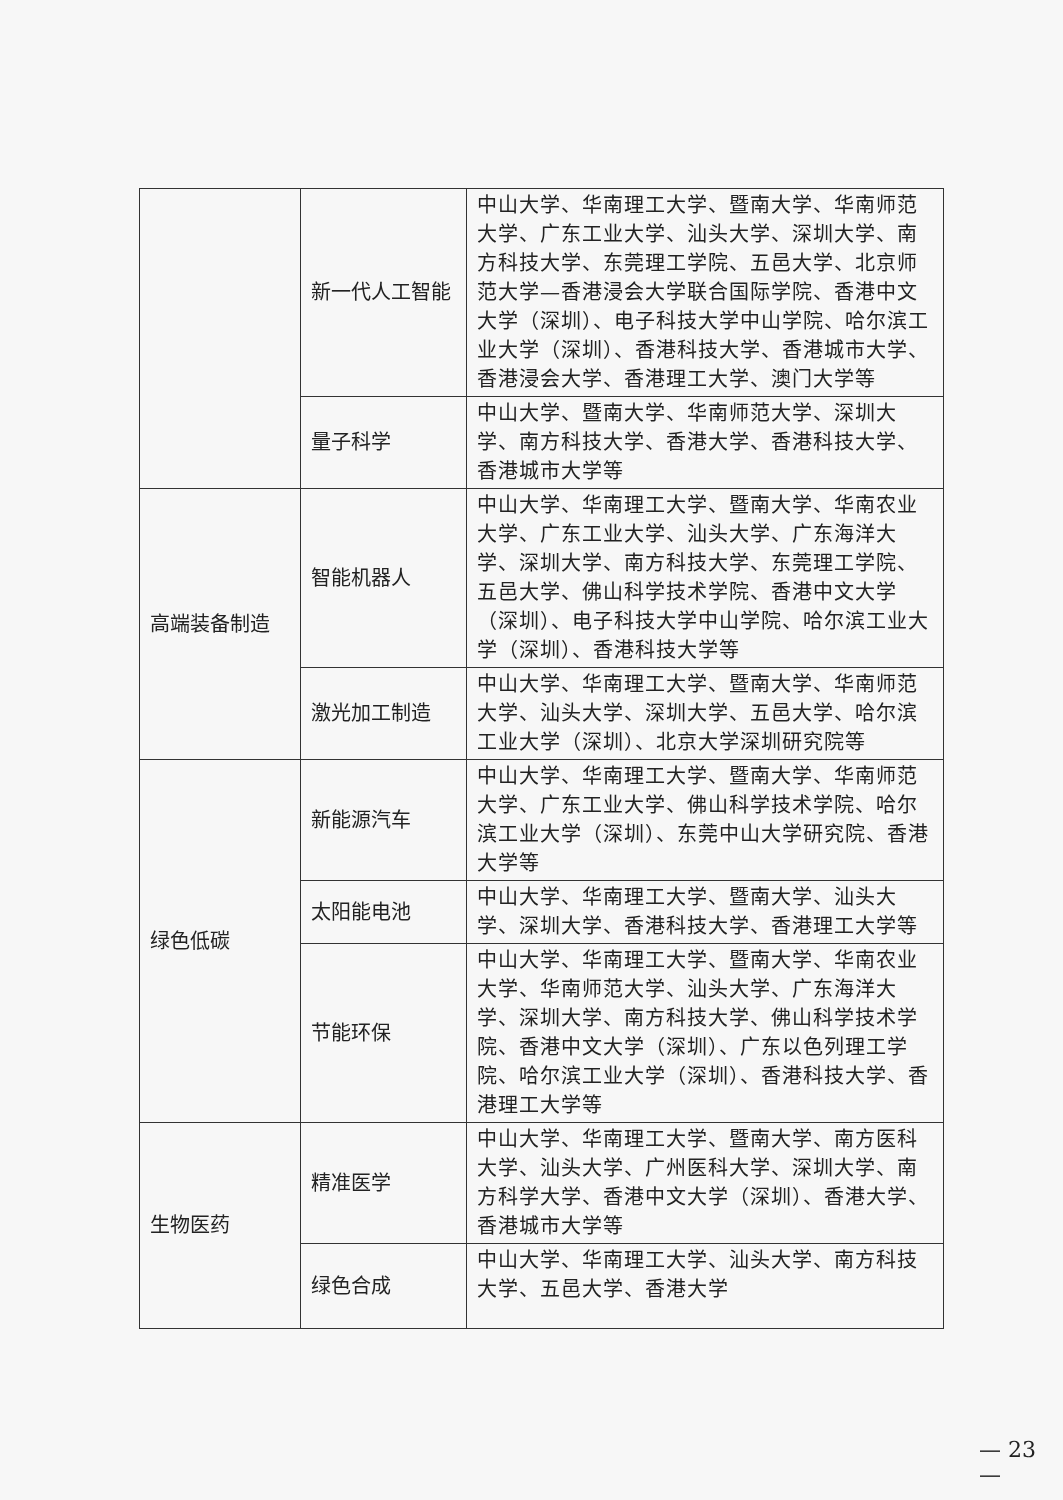| | 新一代人工智能 | 中山大学、华南理工大学、暨南大学、华南师范大学、广东工业大学、汕头大学、深圳大学、南方科技大学、东莞理工学院、五邑大学、北京师范大学—香港浸会大学联合国际学院、香港中文大学（深圳）、电子科技大学中山学院、哈尔滨工业大学（深圳）、香港科技大学、香港城市大学、香港浸会大学、香港理工大学、澳门大学等 |
| | 量子科学 | 中山大学、暨南大学、华南师范大学、深圳大学、南方科技大学、香港大学、香港科技大学、香港城市大学等 |
| 高端装备制造 | 智能机器人 | 中山大学、华南理工大学、暨南大学、华南农业大学、广东工业大学、汕头大学、广东海洋大学、深圳大学、南方科技大学、东莞理工学院、五邑大学、佛山科学技术学院、香港中文大学（深圳）、电子科技大学中山学院、哈尔滨工业大学（深圳）、香港科技大学等 |
| | 激光加工制造 | 中山大学、华南理工大学、暨南大学、华南师范大学、汕头大学、深圳大学、五邑大学、哈尔滨工业大学（深圳）、北京大学深圳研究院等 |
| 绿色低碳 | 新能源汽车 | 中山大学、华南理工大学、暨南大学、华南师范大学、广东工业大学、佛山科学技术学院、哈尔滨工业大学（深圳）、东莞中山大学研究院、香港大学等 |
| | 太阳能电池 | 中山大学、华南理工大学、暨南大学、汕头大学、深圳大学、香港科技大学、香港理工大学等 |
| | 节能环保 | 中山大学、华南理工大学、暨南大学、华南农业大学、华南师范大学、汕头大学、广东海洋大学、深圳大学、南方科技大学、佛山科学技术学院、香港中文大学（深圳）、广东以色列理工学院、哈尔滨工业大学（深圳）、香港科技大学、香港理工大学等 |
| 生物医药 | 精准医学 | 中山大学、华南理工大学、暨南大学、南方医科大学、汕头大学、广州医科大学、深圳大学、南方科学大学、香港中文大学（深圳）、香港大学、香港城市大学等 |
| | 绿色合成 | 中山大学、华南理工大学、汕头大学、南方科技大学、五邑大学、香港大学 |
— 23 —